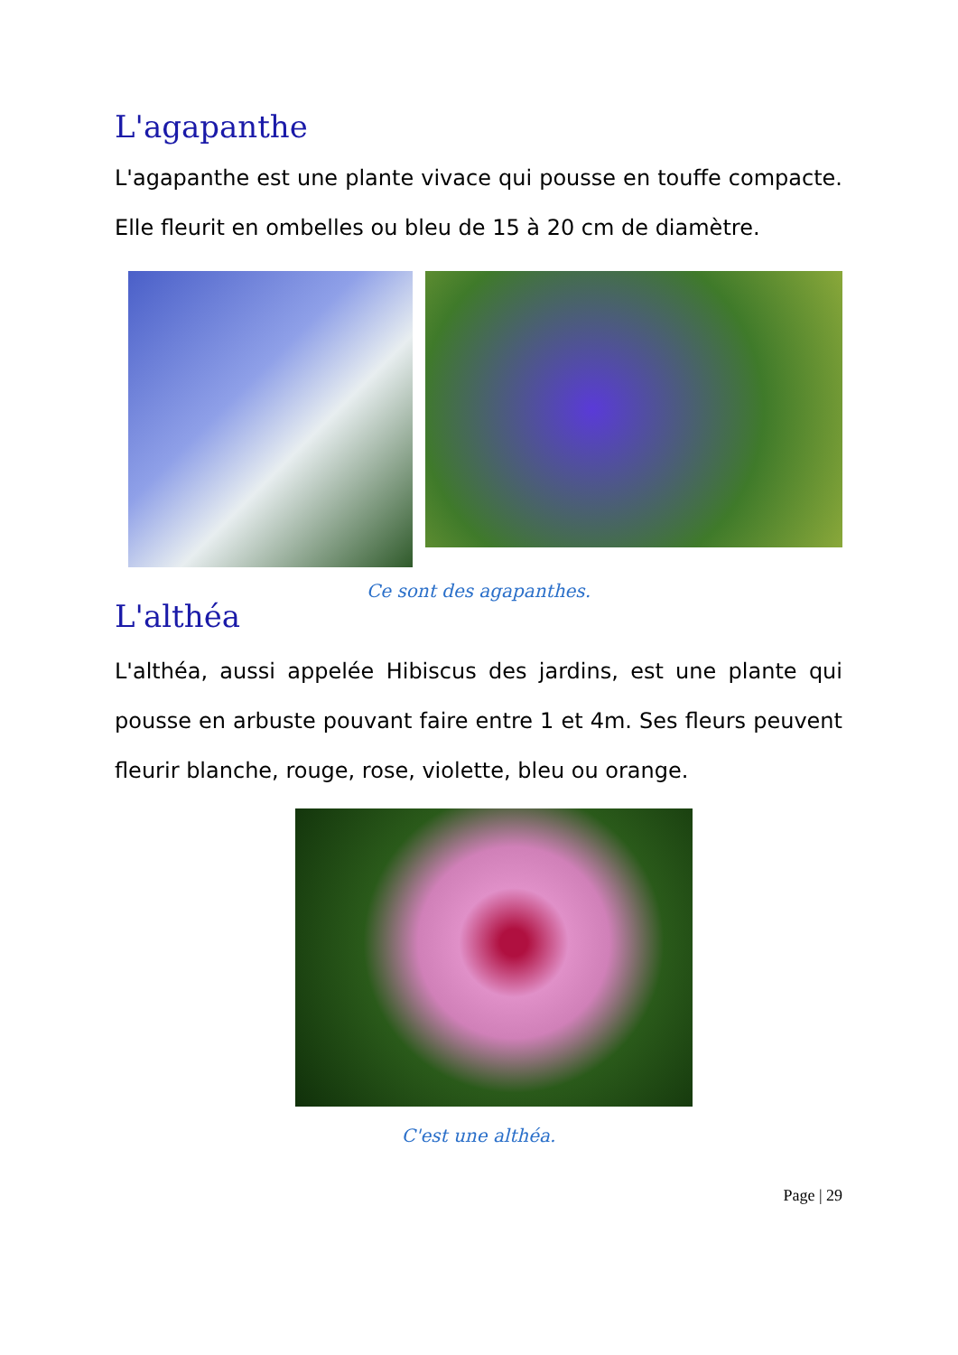L'agapanthe
L'agapanthe est une plante vivace qui pousse en touffe compacte. Elle fleurit en ombelles ou bleu de 15 à 20 cm de diamètre.
Ce sont des agapanthes.
L'althéa
L'althéa, aussi appelée Hibiscus des jardins, est une plante qui pousse en arbuste pouvant faire entre 1 et 4m. Ses fleurs peuvent fleurir blanche, rouge, rose, violette, bleu ou orange.
C'est une althéa.
Page | 29